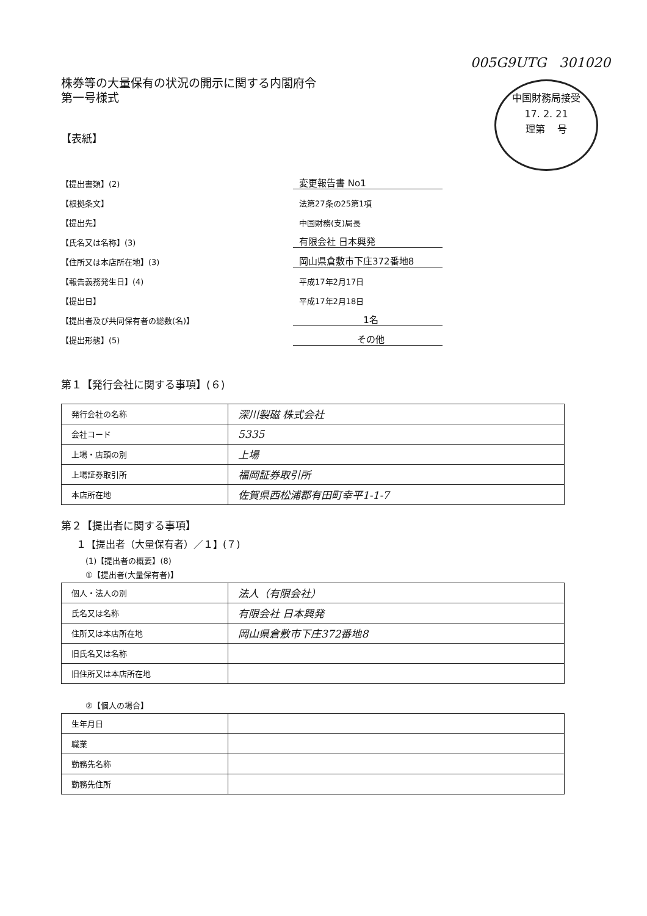005G9UTG 301020
株券等の大量保有の状況の開示に関する内閣府令
第一号様式
中国財務局接受
17. 2. 21
理第 号
【表紙】
【提出書類】(2) 変更報告書 No1
【根拠条文】 法第27条の25第1項
【提出先】 中国財務(支)局長
【氏名又は名称】(3) 有限会社 日本興発
【住所又は本店所在地】(3) 岡山県倉敷市下庄372番地8
【報告義務発生日】(4) 平成17年2月17日
【提出日】 平成17年2月18日
【提出者及び共同保有者の総数(名)】 1名
【提出形態】(5) その他
第１【発行会社に関する事項】(６)
| 発行会社の名称 | 深川製磁 株式会社 |
| 会社コード | 5335 |
| 上場・店頭の別 | 上場 |
| 上場証券取引所 | 福岡証券取引所 |
| 本店所在地 | 佐賀県西松浦郡有田町幸平1-1-7 |
第２【提出者に関する事項】
１【提出者（大量保有者）／１】(７)
(1)【提出者の概要】(8)
①【提出者(大量保有者)】
| 個人・法人の別 | 法人（有限会社） |
| 氏名又は名称 | 有限会社 日本興発 |
| 住所又は本店所在地 | 岡山県倉敷市下庄372番地8 |
| 旧氏名又は名称 | |
| 旧住所又は本店所在地 | |
②【個人の場合】
| 生年月日 | |
| 職業 | |
| 勤務先名称 | |
| 勤務先住所 | |